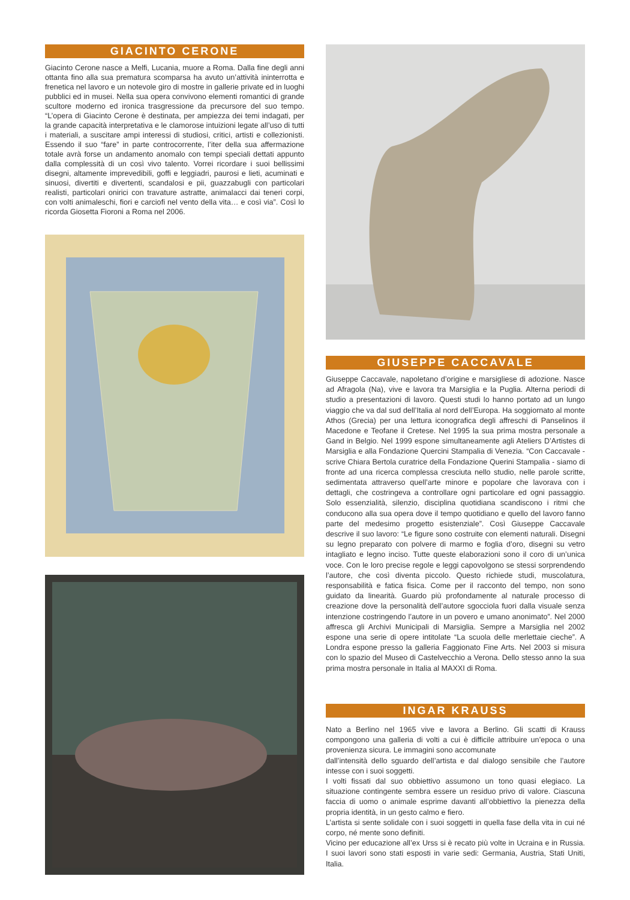GIACINTO CERONE
Giacinto Cerone nasce a Melfi, Lucania, muore a Roma. Dalla fine degli anni ottanta fino alla sua prematura scomparsa ha avuto un’attività ininterrotta e frenetica nel lavoro e un notevole giro di mostre in gallerie private ed in luoghi pubblici ed in musei. Nella sua opera convivono elementi romantici di grande scultore moderno ed ironica trasgressione da precursore del suo tempo. “L’opera di Giacinto Cerone è destinata, per ampiezza dei temi indagati, per la grande capacità interpretativa e le clamorose intuizioni legate all’uso di tutti i materiali, a suscitare ampi interessi di studiosi, critici, artisti e collezionisti. Essendo il suo “fare” in parte controcorrente, l’iter della sua affermazione totale avrà forse un andamento anomalo con tempi speciali dettati appunto dalla complessità di un così vivo talento. Vorrei ricordare i suoi bellissimi disegni, altamente imprevedibili, goffi e leggiadri, paurosi e lieti, acuminati e sinuosi, divertiti e divertenti, scandalosi e pii, guazzabugli con particolari realisti, particolari onirici con travature astratte, animalacci dai teneri corpi, con volti animaleschi, fiori e carciofi nel vento della vita… e così via”. Così lo ricorda Giosetta Fioroni a Roma nel 2006.
GIUSEPPE CACCAVALE
Giuseppe Caccavale, napoletano d’origine e marsigliese di adozione. Nasce ad Afragola (Na), vive e lavora tra Marsiglia e la Puglia. Alterna periodi di studio a presentazioni di lavoro. Questi studi lo hanno portato ad un lungo viaggio che va dal sud dell’Italia al nord dell’Europa. Ha soggiornato al monte Athos (Grecia) per una lettura iconografica degli affreschi di Panselinos il Macedone e Teofane il Cretese. Nel 1995 la sua prima mostra personale a Gand in Belgio. Nel 1999 espone simultaneamente agli Ateliers D’Artistes di Marsiglia e alla Fondazione Quercini Stampalia di Venezia. “Con Caccavale - scrive Chiara Bertola curatrice della Fondazione Querini Stampalia - siamo di fronte ad una ricerca complessa cresciuta nello studio, nelle parole scritte, sedimentata attraverso quell’arte minore e popolare che lavorava con i dettagli, che costringeva a controllare ogni particolare ed ogni passaggio. Solo essenzialità, silenzio, disciplina quotidiana scandiscono i ritmi che conducono alla sua opera dove il tempo quotidiano e quello del lavoro fanno parte del medesimo progetto esistenziale”. Così Giuseppe Caccavale descrive il suo lavoro: “Le figure sono costruite con elementi naturali. Disegni su legno preparato con polvere di marmo e foglia d’oro, disegni su vetro intagliato e legno inciso. Tutte queste elaborazioni sono il coro di un’unica voce. Con le loro precise regole e leggi capovolgono se stessi sorprendendo l’autore, che così diventa piccolo. Questo richiede studi, muscolatura, responsabilità e fatica fisica. Come per il racconto del tempo, non sono guidato da linearità. Guardo più profondamente al naturale processo di creazione dove la personalità dell’autore sgocciola fuori dalla visuale senza intenzione costringendo l’autore in un povero e umano anonimato”. Nel 2000 affresca gli Archivi Municipali di Marsiglia. Sempre a Marsiglia nel 2002 espone una serie di opere intitolate “La scuola delle merlettaie cieche”. A Londra espone presso la galleria Faggionato Fine Arts. Nel 2003 si misura con lo spazio del Museo di Castelvecchio a Verona. Dello stesso anno la sua prima mostra personale in Italia al MAXXI di Roma.
INGAR KRAUSS
Nato a Berlino nel 1965 vive e lavora a Berlino. Gli scatti di Krauss compongono una galleria di volti a cui è difficile attribuire un’epoca o una provenienza sicura. Le immagini sono accomunate
dall’intensità dello sguardo dell’artista e dal dialogo sensibile che l’autore intesse con i suoi soggetti.
I volti fissati dal suo obbiettivo assumono un tono quasi elegiaco. La situazione contingente sembra essere un residuo privo di valore. Ciascuna faccia di uomo o animale esprime davanti all’obbiettivo la pienezza della propria identità, in un gesto calmo e fiero.
L’artista si sente solidale con i suoi soggetti in quella fase della vita in cui né corpo, né mente sono definiti.
Vicino per educazione all’ex Urss si è recato più volte in Ucraina e in Russia. I suoi lavori sono stati esposti in varie sedi: Germania, Austria, Stati Uniti, Italia.